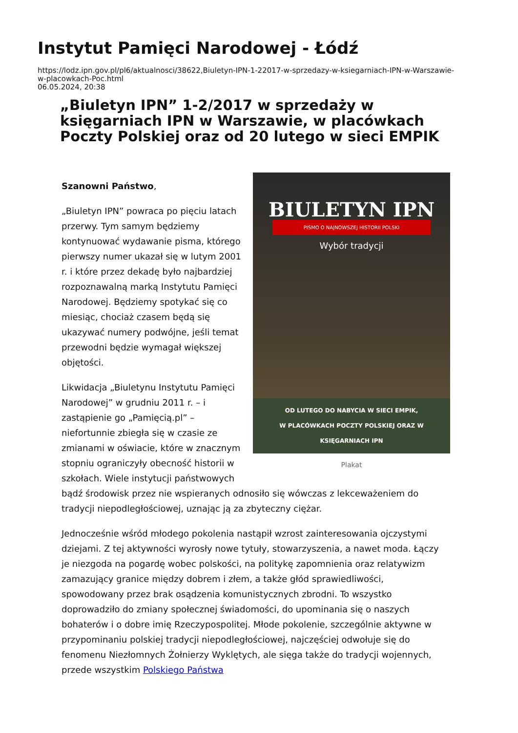Instytut Pamięci Narodowej - Łódź
https://lodz.ipn.gov.pl/pl6/aktualnosci/38622,Biuletyn-IPN-1-22017-w-sprzedazy-w-ksiegarniach-IPN-w-Warszawie-
w-placowkach-Poc.html
06.05.2024, 20:38
„Biuletyn IPN” 1-2/2017 w sprzedaży w księgarniach IPN w Warszawie, w placówkach Poczty Polskiej oraz od 20 lutego w sieci EMPIK
BIULETYN IPN
PISMO O NAJNOWSZEJ HISTORII POLSKI
Wybór tradycji
OD LUTEGO DO NABYCIA W SIECI EMPIK,
W PLACÓWKACH POCZTY POLSKIEJ ORAZ W KSIĘGARNIACH IPN
Plakat
Szanowni Państwo,
„Biuletyn IPN” powraca po pięciu latach przerwy. Tym samym będziemy kontynuować wydawanie pisma, którego pierwszy numer ukazał się w lutym 2001 r. i które przez dekadę było najbardziej rozpoznawalną marką Instytutu Pamięci Narodowej. Będziemy spotykać się co miesiąc, chociaż czasem będą się ukazywać numery podwójne, jeśli temat przewodni będzie wymagał większej objętości.
Likwidacja „Biuletynu Instytutu Pamięci Narodowej” w grudniu 2011 r. – i zastąpienie go „Pamięcią.pl” – niefortunnie zbiegła się w czasie ze zmianami w oświacie, które w znacznym stopniu ograniczyły obecność historii w szkołach. Wiele instytucji państwowych bądź środowisk przez nie wspieranych odnosiło się wówczas z lekceważeniem do tradycji niepodległościowej, uznając ją za zbyteczny ciężar.
Jednocześnie wśród młodego pokolenia nastąpił wzrost zainteresowania ojczystymi dziejami. Z tej aktywności wyrosły nowe tytuły, stowarzyszenia, a nawet moda. Łączy je niezgoda na pogardę wobec polskości, na politykę zapomnienia oraz relatywizm zamazujący granice między dobrem i złem, a także głód sprawiedliwości, spowodowany przez brak osądzenia komunistycznych zbrodni. To wszystko doprowadziło do zmiany społecznej świadomości, do upominania się o naszych bohaterów i o dobre imię Rzeczypospolitej. Młode pokolenie, szczególnie aktywne w przypominaniu polskiej tradycji niepodległościowej, najczęściej odwołuje się do fenomenu Niezłomnych Żołnierzy Wyklętych, ale sięga także do tradycji wojennych, przede wszystkim Polskiego Państwa